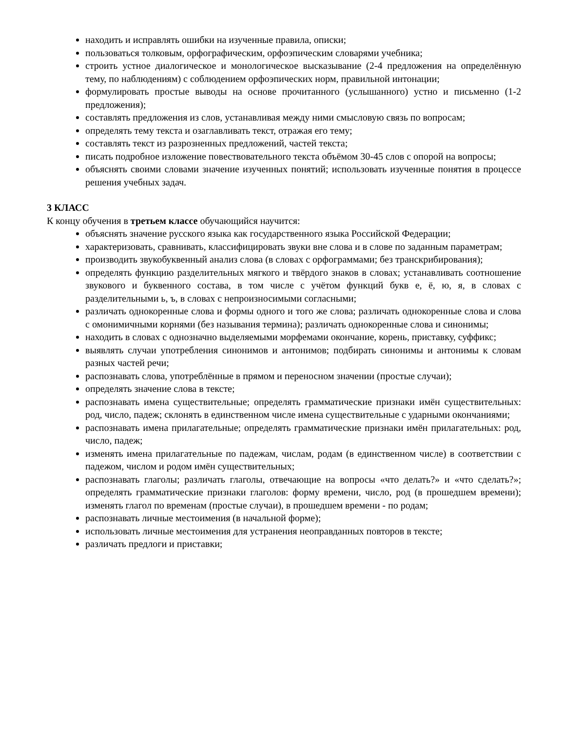находить и исправлять ошибки на изученные правила, описки;
пользоваться толковым, орфографическим, орфоэпическим словарями учебника;
строить устное диалогическое и монологическое высказывание (2-4 предложения на определённую тему, по наблюдениям) с соблюдением орфоэпических норм, правильной интонации;
формулировать простые выводы на основе прочитанного (услышанного) устно и письменно (1-2 предложения);
составлять предложения из слов, устанавливая между ними смысловую связь по вопросам;
определять тему текста и озаглавливать текст, отражая его тему;
составлять текст из разрозненных предложений, частей текста;
писать подробное изложение повествовательного текста объёмом 30-45 слов с опорой на вопросы;
объяснять своими словами значение изученных понятий; использовать изученные понятия в процессе решения учебных задач.
3 КЛАСС
К концу обучения в третьем классе обучающийся научится:
объяснять значение русского языка как государственного языка Российской Федерации;
характеризовать, сравнивать, классифицировать звуки вне слова и в слове по заданным параметрам;
производить звукобуквенный анализ слова (в словах с орфограммами; без транскрибирования);
определять функцию разделительных мягкого и твёрдого знаков в словах; устанавливать соотношение звукового и буквенного состава, в том числе с учётом функций букв е, ё, ю, я, в словах с разделительными ь, ъ, в словах с непроизносимыми согласными;
различать однокоренные слова и формы одного и того же слова; различать однокоренные слова и слова с омонимичными корнями (без называния термина); различать однокоренные слова и синонимы;
находить в словах с однозначно выделяемыми морфемами окончание, корень, приставку, суффикс;
выявлять случаи употребления синонимов и антонимов; подбирать синонимы и антонимы к словам разных частей речи;
распознавать слова, употреблённые в прямом и переносном значении (простые случаи);
определять значение слова в тексте;
распознавать имена существительные; определять грамматические признаки имён существительных: род, число, падеж; склонять в единственном числе имена существительные с ударными окончаниями;
распознавать имена прилагательные; определять грамматические признаки имён прилагательных: род, число, падеж;
изменять имена прилагательные по падежам, числам, родам (в единственном числе) в соответствии с падежом, числом и родом имён существительных;
распознавать глаголы; различать глаголы, отвечающие на вопросы «что делать?» и «что сделать?»; определять грамматические признаки глаголов: форму времени, число, род (в прошедшем времени); изменять глагол по временам (простые случаи), в прошедшем времени - по родам;
распознавать личные местоимения (в начальной форме);
использовать личные местоимения для устранения неоправданных повторов в тексте;
различать предлоги и приставки;